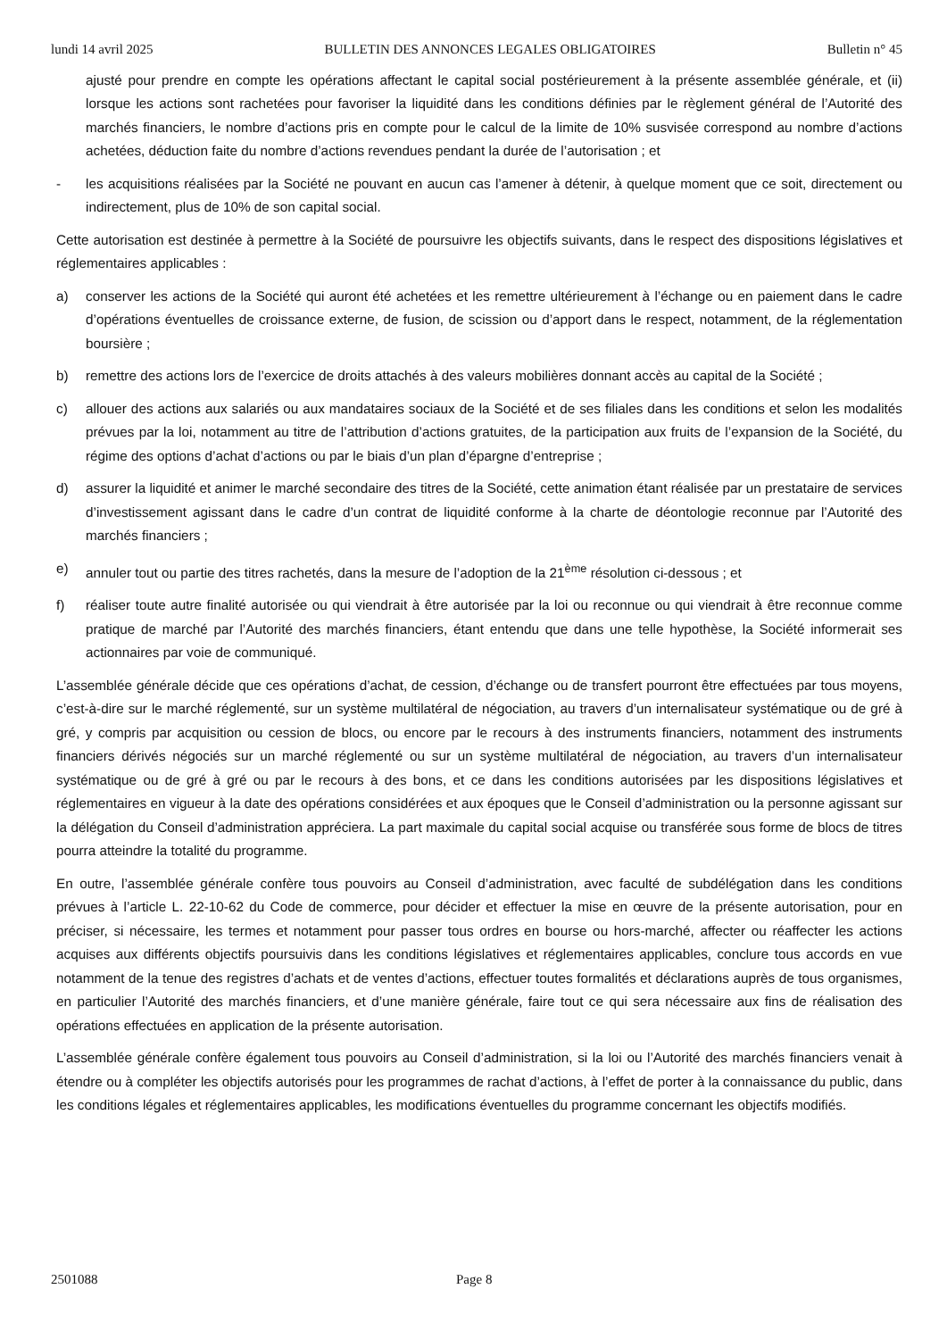lundi 14 avril 2025 BULLETIN DES ANNONCES LEGALES OBLIGATOIRES Bulletin n° 45
ajusté pour prendre en compte les opérations affectant le capital social postérieurement à la présente assemblée générale, et (ii) lorsque les actions sont rachetées pour favoriser la liquidité dans les conditions définies par le règlement général de l’Autorité des marchés financiers, le nombre d’actions pris en compte pour le calcul de la limite de 10% susvisée correspond au nombre d’actions achetées, déduction faite du nombre d’actions revendues pendant la durée de l’autorisation ; et
- les acquisitions réalisées par la Société ne pouvant en aucun cas l’amener à détenir, à quelque moment que ce soit, directement ou indirectement, plus de 10% de son capital social.
Cette autorisation est destinée à permettre à la Société de poursuivre les objectifs suivants, dans le respect des dispositions législatives et réglementaires applicables :
a) conserver les actions de la Société qui auront été achetées et les remettre ultérieurement à l’échange ou en paiement dans le cadre d’opérations éventuelles de croissance externe, de fusion, de scission ou d’apport dans le respect, notamment, de la réglementation boursière ;
b) remettre des actions lors de l’exercice de droits attachés à des valeurs mobilières donnant accès au capital de la Société ;
c) allouer des actions aux salariés ou aux mandataires sociaux de la Société et de ses filiales dans les conditions et selon les modalités prévues par la loi, notamment au titre de l’attribution d’actions gratuites, de la participation aux fruits de l’expansion de la Société, du régime des options d’achat d’actions ou par le biais d’un plan d’épargne d’entreprise ;
d) assurer la liquidité et animer le marché secondaire des titres de la Société, cette animation étant réalisée par un prestataire de services d’investissement agissant dans le cadre d’un contrat de liquidité conforme à la charte de déontologie reconnue par l’Autorité des marchés financiers ;
e) annuler tout ou partie des titres rachetés, dans la mesure de l’adoption de la 21<sup>ème</sup> résolution ci-dessous ; et
f) réaliser toute autre finalité autorisée ou qui viendrait à être autorisée par la loi ou reconnue ou qui viendrait à être reconnue comme pratique de marché par l’Autorité des marchés financiers, étant entendu que dans une telle hypothèse, la Société informerait ses actionnaires par voie de communiqué.
L’assemblée générale décide que ces opérations d’achat, de cession, d’échange ou de transfert pourront être effectuées par tous moyens, c’est-à-dire sur le marché réglementé, sur un système multilatéral de négociation, au travers d’un internalisateur systématique ou de gré à gré, y compris par acquisition ou cession de blocs, ou encore par le recours à des instruments financiers, notamment des instruments financiers dérivés négociés sur un marché réglementé ou sur un système multilatéral de négociation, au travers d’un internalisateur systématique ou de gré à gré ou par le recours à des bons, et ce dans les conditions autorisées par les dispositions législatives et réglementaires en vigueur à la date des opérations considérées et aux époques que le Conseil d’administration ou la personne agissant sur la délégation du Conseil d’administration appréciera. La part maximale du capital social acquise ou transférée sous forme de blocs de titres pourra atteindre la totalité du programme.
En outre, l’assemblée générale confère tous pouvoirs au Conseil d’administration, avec faculté de subdélégation dans les conditions prévues à l’article L. 22-10-62 du Code de commerce, pour décider et effectuer la mise en œuvre de la présente autorisation, pour en préciser, si nécessaire, les termes et notamment pour passer tous ordres en bourse ou hors-marché, affecter ou réaffecter les actions acquises aux différents objectifs poursuivis dans les conditions législatives et réglementaires applicables, conclure tous accords en vue notamment de la tenue des registres d’achats et de ventes d’actions, effectuer toutes formalités et déclarations auprès de tous organismes, en particulier l’Autorité des marchés financiers, et d’une manière générale, faire tout ce qui sera nécessaire aux fins de réalisation des opérations effectuées en application de la présente autorisation.
L’assemblée générale confère également tous pouvoirs au Conseil d’administration, si la loi ou l’Autorité des marchés financiers venait à étendre ou à compléter les objectifs autorisés pour les programmes de rachat d’actions, à l’effet de porter à la connaissance du public, dans les conditions légales et réglementaires applicables, les modifications éventuelles du programme concernant les objectifs modifiés.
2501088 Page 8